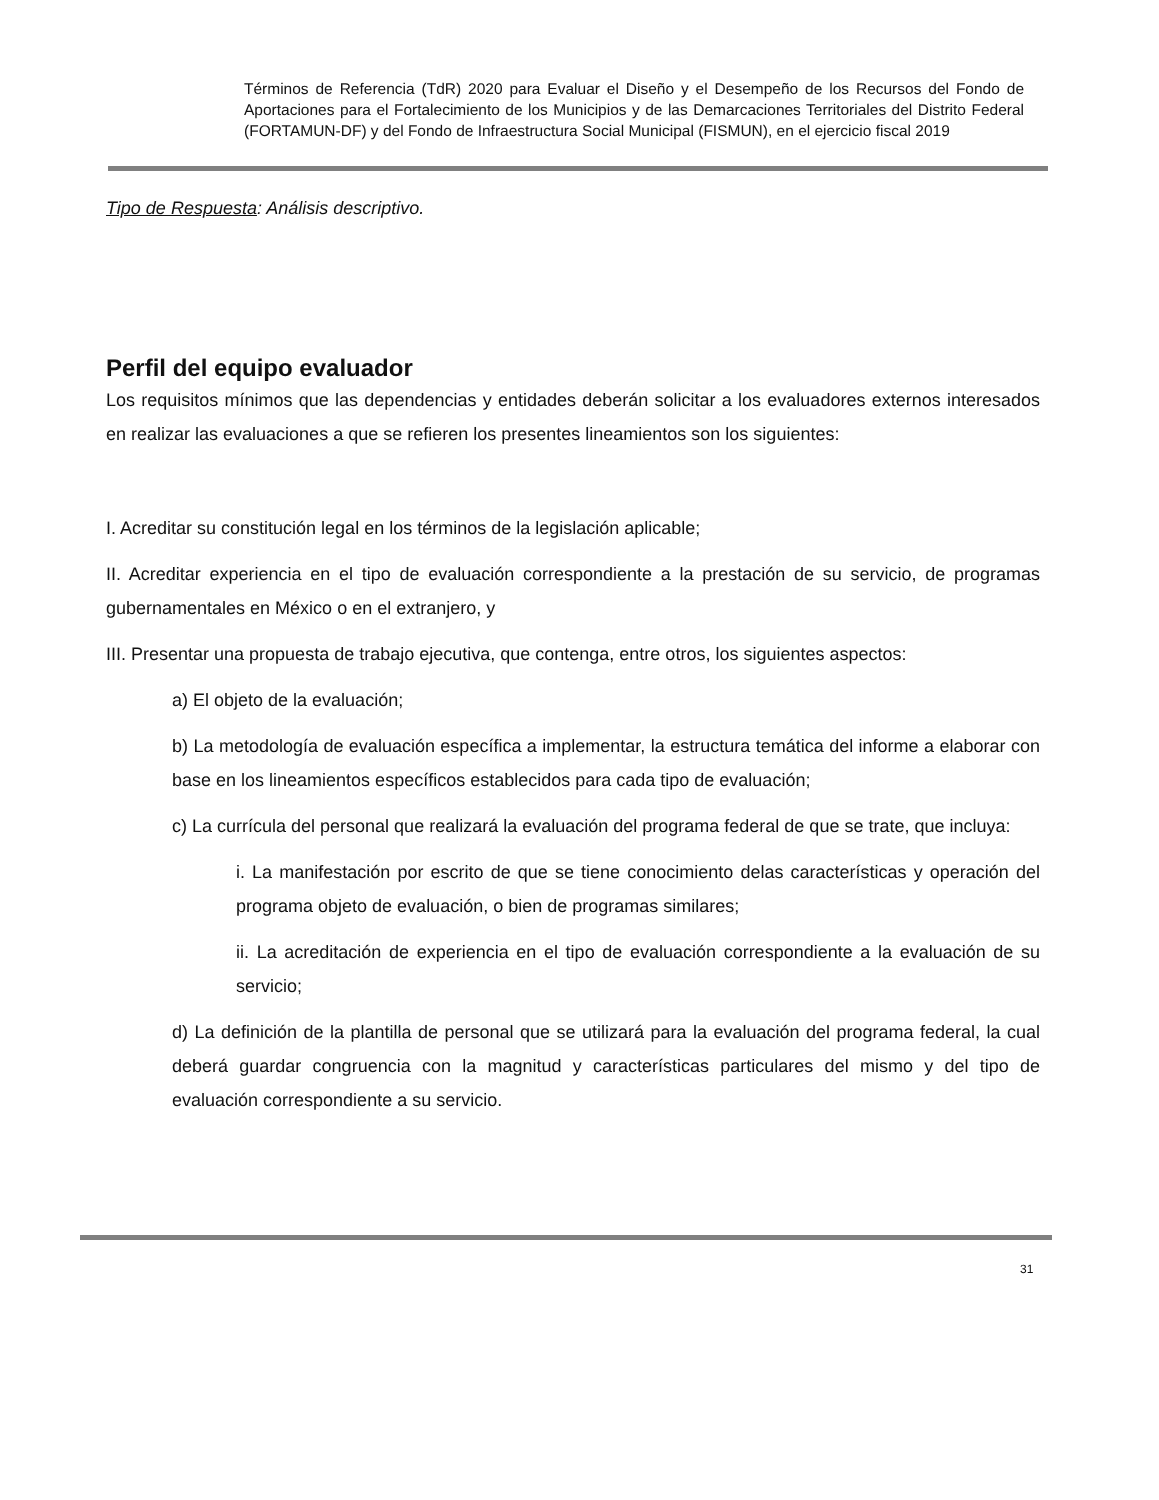Términos de Referencia (TdR) 2020 para Evaluar el Diseño y el Desempeño de los Recursos del Fondo de Aportaciones para el Fortalecimiento de los Municipios y de las Demarcaciones Territoriales del Distrito Federal (FORTAMUN-DF) y del Fondo de Infraestructura Social Municipal (FISMUN), en el ejercicio fiscal 2019
Tipo de Respuesta: Análisis descriptivo.
Perfil del equipo evaluador
Los requisitos mínimos que las dependencias y entidades deberán solicitar a los evaluadores externos interesados en realizar las evaluaciones a que se refieren los presentes lineamientos son los siguientes:
I. Acreditar su constitución legal en los términos de la legislación aplicable;
II. Acreditar experiencia en el tipo de evaluación correspondiente a la prestación de su servicio, de programas gubernamentales en México o en el extranjero, y
III. Presentar una propuesta de trabajo ejecutiva, que contenga, entre otros, los siguientes aspectos:
a) El objeto de la evaluación;
b) La metodología de evaluación específica a implementar, la estructura temática del informe a elaborar con base en los lineamientos específicos establecidos para cada tipo de evaluación;
c) La currícula del personal que realizará la evaluación del programa federal de que se trate, que incluya:
i. La manifestación por escrito de que se tiene conocimiento delas características y operación del programa objeto de evaluación, o bien de programas similares;
ii. La acreditación de experiencia en el tipo de evaluación correspondiente a la evaluación de su servicio;
d) La definición de la plantilla de personal que se utilizará para la evaluación del programa federal, la cual deberá guardar congruencia con la magnitud y características particulares del mismo y del tipo de evaluación correspondiente a su servicio.
31